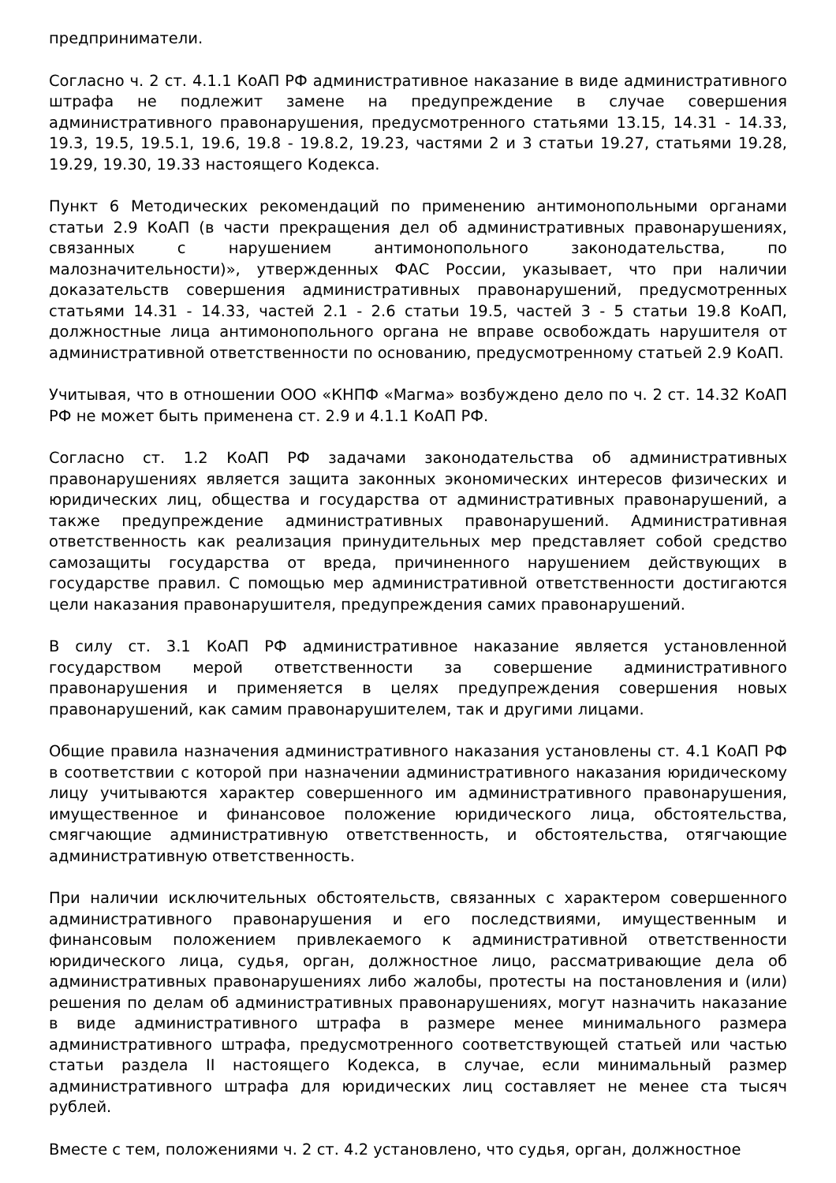предприниматели.
Согласно ч. 2 ст. 4.1.1 КоАП РФ административное наказание в виде административного штрафа не подлежит замене на предупреждение в случае совершения административного правонарушения, предусмотренного статьями 13.15, 14.31 - 14.33, 19.3, 19.5, 19.5.1, 19.6, 19.8 - 19.8.2, 19.23, частями 2 и 3 статьи 19.27, статьями 19.28, 19.29, 19.30, 19.33 настоящего Кодекса.
Пункт 6 Методических рекомендаций по применению антимонопольными органами статьи 2.9 КоАП (в части прекращения дел об административных правонарушениях, связанных с нарушением антимонопольного законодательства, по малозначительности)», утвержденных ФАС России, указывает, что при наличии доказательств совершения административных правонарушений, предусмотренных статьями 14.31 - 14.33, частей 2.1 - 2.6 статьи 19.5, частей 3 - 5 статьи 19.8 КоАП, должностные лица антимонопольного органа не вправе освобождать нарушителя от административной ответственности по основанию, предусмотренному статьей 2.9 КоАП.
Учитывая, что в отношении ООО «КНПФ «Магма» возбуждено дело по ч. 2 ст. 14.32 КоАП РФ не может быть применена ст. 2.9 и 4.1.1 КоАП РФ.
Согласно ст. 1.2 КоАП РФ задачами законодательства об административных правонарушениях является защита законных экономических интересов физических и юридических лиц, общества и государства от административных правонарушений, а также предупреждение административных правонарушений. Административная ответственность как реализация принудительных мер представляет собой средство самозащиты государства от вреда, причиненного нарушением действующих в государстве правил. С помощью мер административной ответственности достигаются цели наказания правонарушителя, предупреждения самих правонарушений.
В силу ст. 3.1 КоАП РФ административное наказание является установленной государством мерой ответственности за совершение административного правонарушения и применяется в целях предупреждения совершения новых правонарушений, как самим правонарушителем, так и другими лицами.
Общие правила назначения административного наказания установлены ст. 4.1 КоАП РФ в соответствии с которой при назначении административного наказания юридическому лицу учитываются характер совершенного им административного правонарушения, имущественное и финансовое положение юридического лица, обстоятельства, смягчающие административную ответственность, и обстоятельства, отягчающие административную ответственность.
При наличии исключительных обстоятельств, связанных с характером совершенного административного правонарушения и его последствиями, имущественным и финансовым положением привлекаемого к административной ответственности юридического лица, судья, орган, должностное лицо, рассматривающие дела об административных правонарушениях либо жалобы, протесты на постановления и (или) решения по делам об административных правонарушениях, могут назначить наказание в виде административного штрафа в размере менее минимального размера административного штрафа, предусмотренного соответствующей статьей или частью статьи раздела II настоящего Кодекса, в случае, если минимальный размер административного штрафа для юридических лиц составляет не менее ста тысяч рублей.
Вместе с тем, положениями ч. 2 ст. 4.2 установлено, что судья, орган, должностное